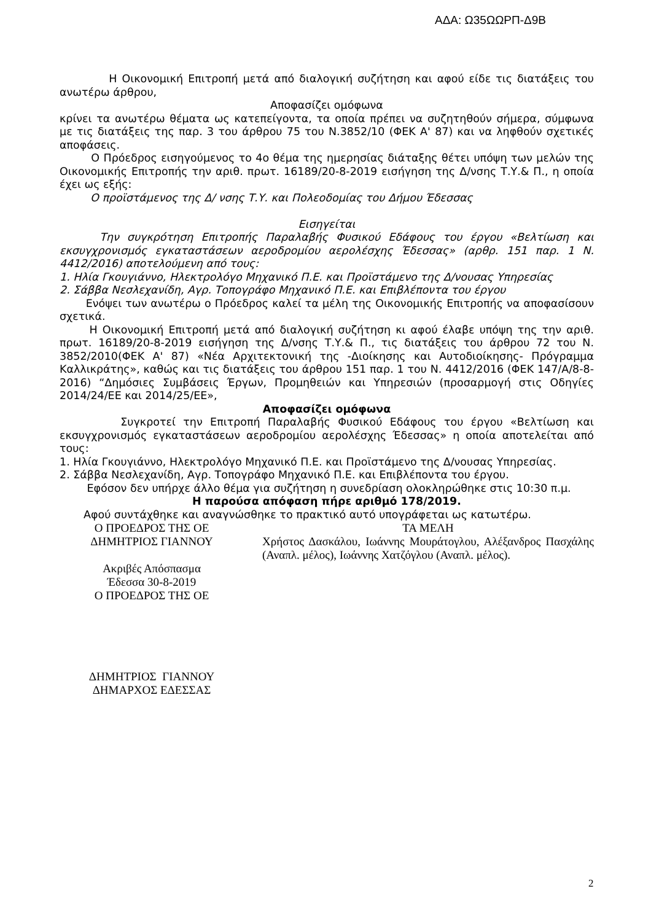ΑΔΑ: Ω35ΩΩΡΠ-Δ9Β
Η Οικονομική Επιτροπή μετά από διαλογική συζήτηση και αφού είδε τις διατάξεις του ανωτέρω άρθρου,
Αποφασίζει ομόφωνα
κρίνει τα ανωτέρω θέματα ως κατεπείγοντα, τα οποία πρέπει να συζητηθούν σήμερα, σύμφωνα με τις διατάξεις της παρ. 3 του άρθρου 75 του Ν.3852/10 (ΦΕΚ Α' 87) και να ληφθούν σχετικές αποφάσεις.
Ο Πρόεδρος εισηγούμενος το 4ο θέμα της ημερησίας διάταξης θέτει υπόψη των μελών της Οικονομικής Επιτροπής την αριθ. πρωτ. 16189/20-8-2019 εισήγηση της Δ/νσης Τ.Υ.& Π., η οποία έχει ως εξής:
Ο προϊστάμενος της Δ/ νσης Τ.Υ. και Πολεοδομίας του Δήμου Έδεσσας
Εισηγείται
Την συγκρότηση Επιτροπής Παραλαβής Φυσικού Εδάφους του έργου «Βελτίωση και εκσυγχρονισμός εγκαταστάσεων αεροδρομίου αερολέσχης Έδεσσας» (αρθρ. 151 παρ. 1 Ν. 4412/2016) αποτελούμενη από τους:
1. Ηλία Γκουγιάννο, Ηλεκτρολόγο Μηχανικό Π.Ε. και Προϊστάμενο της Δ/νουσας Υπηρεσίας
2. Σάββα Νεσλεχανίδη, Αγρ. Τοπογράφο Μηχανικό Π.Ε. και Επιβλέποντα του έργου
Ενόψει των ανωτέρω ο Πρόεδρος καλεί τα μέλη της Οικονομικής Επιτροπής να αποφασίσουν σχετικά.
Η Οικονομική Επιτροπή μετά από διαλογική συζήτηση κι αφού έλαβε υπόψη της την αριθ. πρωτ. 16189/20-8-2019 εισήγηση της Δ/νσης Τ.Υ.& Π., τις διατάξεις του άρθρου 72 του Ν. 3852/2010(ΦΕΚ Α' 87) «Νέα Αρχιτεκτονική της -Διοίκησης και Αυτοδιοίκησης- Πρόγραμμα Καλλικράτης», καθώς και τις διατάξεις του άρθρου 151 παρ. 1 του Ν. 4412/2016 (ΦΕΚ 147/Α/8-8-2016) “Δημόσιες Συμβάσεις Έργων, Προμηθειών και Υπηρεσιών (προσαρμογή στις Οδηγίες 2014/24/ΕΕ και 2014/25/ΕΕ»,
Αποφασίζει ομόφωνα
Συγκροτεί την Επιτροπή Παραλαβής Φυσικού Εδάφους του έργου «Βελτίωση και εκσυγχρονισμός εγκαταστάσεων αεροδρομίου αερολέσχης Έδεσσας» η οποία αποτελείται από τους:
1. Ηλία Γκουγιάννο, Ηλεκτρολόγο Μηχανικό Π.Ε. και Προϊστάμενο της Δ/νουσας Υπηρεσίας.
2. Σάββα Νεσλεχανίδη, Αγρ. Τοπογράφο Μηχανικό Π.Ε. και Επιβλέποντα του έργου.
Εφόσον δεν υπήρχε άλλο θέμα για συζήτηση η συνεδρίαση ολοκληρώθηκε στις 10:30 π.μ.
Η παρούσα απόφαση πήρε αριθμό 178/2019.
Αφού συντάχθηκε και αναγνώσθηκε το πρακτικό αυτό υπογράφεται ως κατωτέρω.
Ο ΠΡΟΕΔΡΟΣ ΤΗΣ ΟΕ
ΔΗΜΗΤΡΙΟΣ ΓΙΑΝΝΟΥ
Ακριβές Απόσπασμα
Έδεσσα 30-8-2019
Ο ΠΡΟΕΔΡΟΣ ΤΗΣ ΟΕ
ΔΗΜΗΤΡΙΟΣ ΓΙΑΝΝΟΥ
ΔΗΜΑΡΧΟΣ ΕΔΕΣΣΑΣ
ΤΑ ΜΕΛΗ
Χρήστος Δασκάλου, Ιωάννης Μουράτογλου, Αλέξανδρος Πασχάλης (Αναπλ. μέλος), Ιωάννης Χατζόγλου (Αναπλ. μέλος).
2